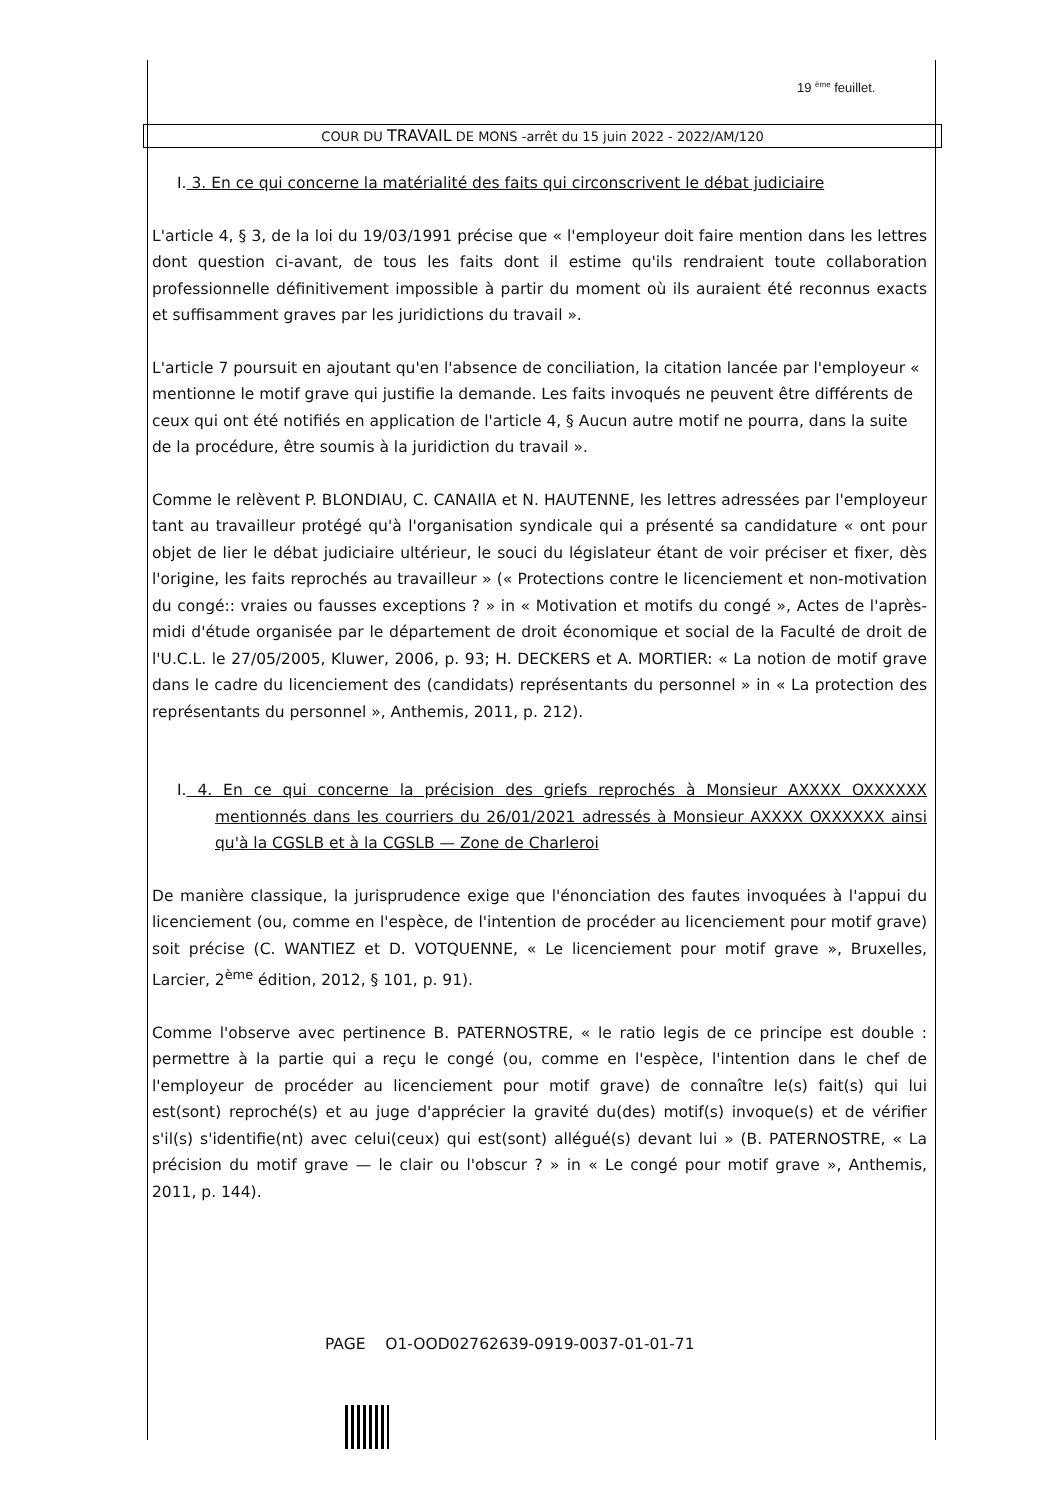19 <sup>ème</sup> feuillet.
COUR DU TRAVAIL DE MONS -arrêt du 15 juin 2022 - 2022/AM/120
I. 3. En ce qui concerne la matérialité des faits qui circonscrivent le débat judiciaire
L'article 4, § 3, de la loi du 19/03/1991 précise que « l'employeur doit faire mention dans les lettres dont question ci-avant, de tous les faits dont il estime qu'ils rendraient toute collaboration professionnelle définitivement impossible à partir du moment où ils auraient été reconnus exacts et suffisamment graves par les juridictions du travail ».
L'article 7 poursuit en ajoutant qu'en l'absence de conciliation, la citation lancée par l'employeur « mentionne le motif grave qui justifie la demande. Les faits invoqués ne peuvent être différents de ceux qui ont été notifiés en application de l'article 4, § Aucun autre motif ne pourra, dans la suite de la procédure, être soumis à la juridiction du travail ».
Comme le relèvent P. BLONDIAU, C. CANAIlA et N. HAUTENNE, les lettres adressées par l'employeur tant au travailleur protégé qu'à l'organisation syndicale qui a présenté sa candidature « ont pour objet de lier le débat judiciaire ultérieur, le souci du législateur étant de voir préciser et fixer, dès l'origine, les faits reprochés au travailleur » (« Protections contre le licenciement et non-motivation du congé:: vraies ou fausses exceptions ? » in « Motivation et motifs du congé », Actes de l'après-midi d'étude organisée par le département de droit économique et social de la Faculté de droit de l'U.C.L. le 27/05/2005, Kluwer, 2006, p. 93; H. DECKERS et A. MORTIER: « La notion de motif grave dans le cadre du licenciement des (candidats) représentants du personnel » in « La protection des représentants du personnel », Anthemis, 2011, p. 212).
I. 4. En ce qui concerne la précision des griefs reprochés à Monsieur AXXXX OXXXXXX mentionnés dans les courriers du 26/01/2021 adressés à Monsieur AXXXX OXXXXXX ainsi qu'à la CGSLB et à la CGSLB — Zone de Charleroi
De manière classique, la jurisprudence exige que l'énonciation des fautes invoquées à l'appui du licenciement (ou, comme en l'espèce, de l'intention de procéder au licenciement pour motif grave) soit précise (C. WANTIEZ et D. VOTQUENNE, « Le licenciement pour motif grave », Bruxelles, Larcier, 2<sup>ème</sup> édition, 2012, § 101, p. 91).
Comme l'observe avec pertinence B. PATERNOSTRE, « le ratio legis de ce principe est double : permettre à la partie qui a reçu le congé (ou, comme en l'espèce, l'intention dans le chef de l'employeur de procéder au licenciement pour motif grave) de connaître le(s) fait(s) qui lui est(sont) reproché(s) et au juge d'apprécier la gravité du(des) motif(s) invoque(s) et de vérifier s'il(s) s'identifie(nt) avec celui(ceux) qui est(sont) allégué(s) devant lui » (B. PATERNOSTRE, « La précision du motif grave — le clair ou l'obscur ? » in « Le congé pour motif grave », Anthemis, 2011, p. 144).
PAGE O1-OOD02762639-0919-0037-01-01-71